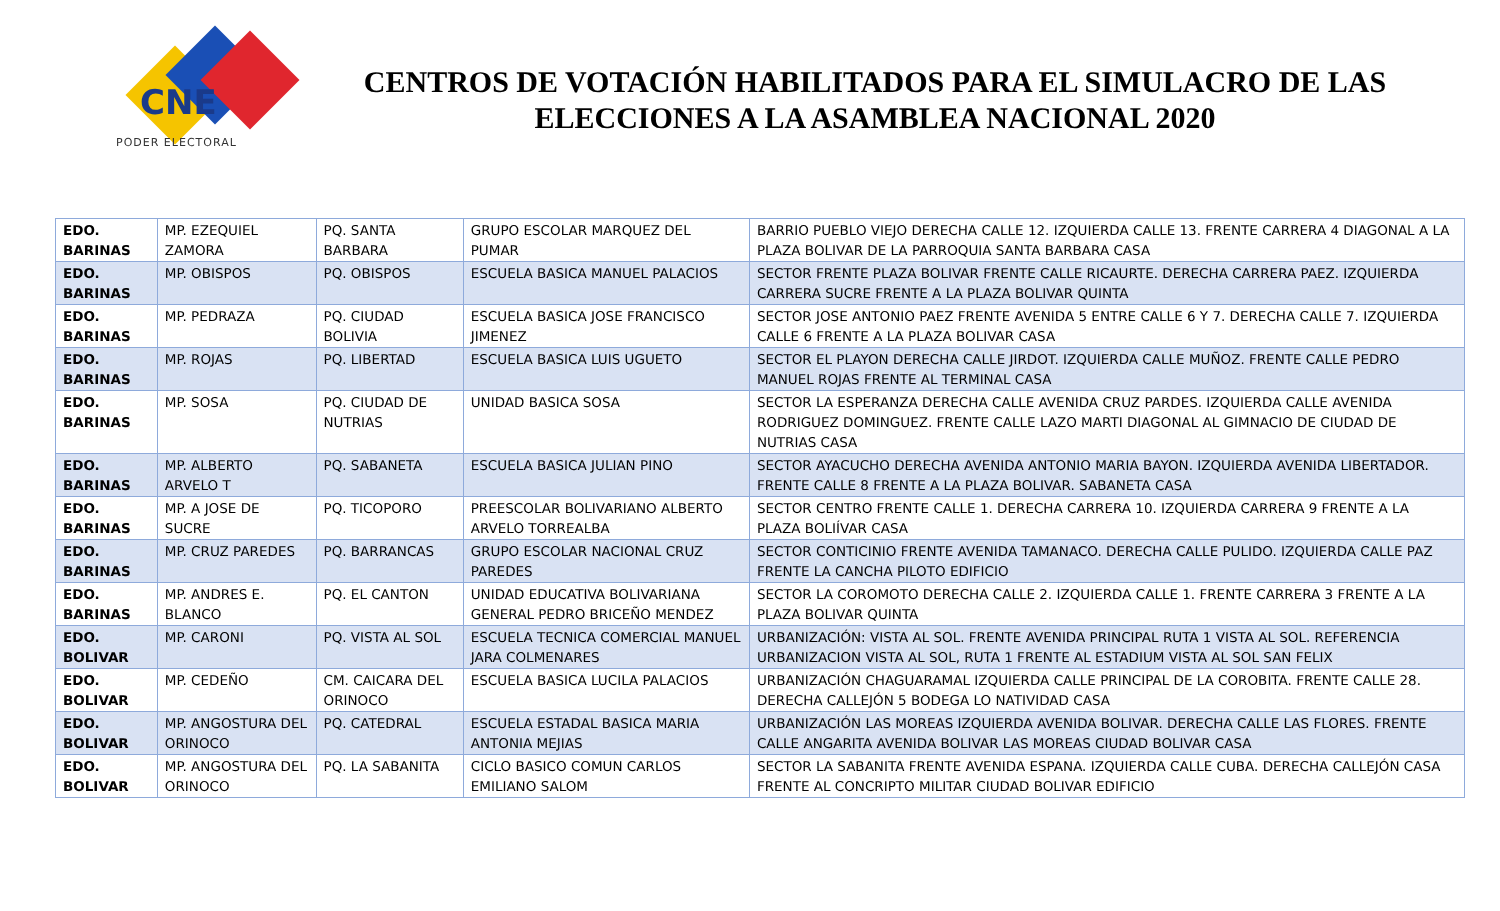CNE
PODER ELECTORAL
CENTROS DE VOTACIÓN HABILITADOS PARA EL SIMULACRO DE LAS ELECCIONES A LA ASAMBLEA NACIONAL 2020
| EDO. BARINAS | MP. EZEQUIEL ZAMORA | PQ. SANTA BARBARA | GRUPO ESCOLAR MARQUEZ DEL PUMAR | BARRIO PUEBLO VIEJO DERECHA CALLE 12. IZQUIERDA CALLE 13. FRENTE CARRERA 4 DIAGONAL A LA PLAZA BOLIVAR DE LA PARROQUIA SANTA BARBARA CASA |
| EDO. BARINAS | MP. OBISPOS | PQ. OBISPOS | ESCUELA BASICA MANUEL PALACIOS | SECTOR FRENTE PLAZA BOLIVAR FRENTE CALLE RICAURTE. DERECHA CARRERA PAEZ. IZQUIERDA CARRERA SUCRE FRENTE A LA PLAZA BOLIVAR QUINTA |
| EDO. BARINAS | MP. PEDRAZA | PQ. CIUDAD BOLIVIA | ESCUELA BASICA JOSE FRANCISCO JIMENEZ | SECTOR JOSE ANTONIO PAEZ FRENTE AVENIDA 5 ENTRE CALLE 6 Y 7. DERECHA CALLE 7. IZQUIERDA CALLE 6 FRENTE A LA PLAZA BOLIVAR CASA |
| EDO. BARINAS | MP. ROJAS | PQ. LIBERTAD | ESCUELA BASICA LUIS UGUETO | SECTOR EL PLAYON DERECHA CALLE JIRDOT. IZQUIERDA CALLE MUÑOZ. FRENTE CALLE PEDRO MANUEL ROJAS FRENTE AL TERMINAL CASA |
| EDO. BARINAS | MP. SOSA | PQ. CIUDAD DE NUTRIAS | UNIDAD BASICA SOSA | SECTOR LA ESPERANZA DERECHA CALLE AVENIDA CRUZ PARDES. IZQUIERDA CALLE AVENIDA RODRIGUEZ DOMINGUEZ. FRENTE CALLE LAZO MARTI DIAGONAL AL GIMNACIO DE CIUDAD DE NUTRIAS CASA |
| EDO. BARINAS | MP. ALBERTO ARVELO T | PQ. SABANETA | ESCUELA BASICA JULIAN PINO | SECTOR AYACUCHO DERECHA AVENIDA ANTONIO MARIA BAYON. IZQUIERDA AVENIDA LIBERTADOR. FRENTE CALLE 8 FRENTE A LA PLAZA BOLIVAR. SABANETA CASA |
| EDO. BARINAS | MP. A JOSE DE SUCRE | PQ. TICOPORO | PREESCOLAR BOLIVARIANO ALBERTO ARVELO TORREALBA | SECTOR CENTRO FRENTE CALLE 1. DERECHA CARRERA 10. IZQUIERDA CARRERA 9 FRENTE A LA PLAZA BOLIÍVAR CASA |
| EDO. BARINAS | MP. CRUZ PAREDES | PQ. BARRANCAS | GRUPO ESCOLAR NACIONAL CRUZ PAREDES | SECTOR CONTICINIO FRENTE AVENIDA TAMANACO. DERECHA CALLE PULIDO. IZQUIERDA CALLE PAZ FRENTE LA CANCHA PILOTO EDIFICIO |
| EDO. BARINAS | MP. ANDRES E. BLANCO | PQ. EL CANTON | UNIDAD EDUCATIVA BOLIVARIANA GENERAL PEDRO BRICEÑO MENDEZ | SECTOR LA COROMOTO DERECHA CALLE 2. IZQUIERDA CALLE 1. FRENTE CARRERA 3 FRENTE A LA PLAZA BOLIVAR QUINTA |
| EDO. BOLIVAR | MP. CARONI | PQ. VISTA AL SOL | ESCUELA TECNICA COMERCIAL MANUEL JARA COLMENARES | URBANIZACIÓN: VISTA AL SOL. FRENTE AVENIDA PRINCIPAL RUTA 1 VISTA AL SOL. REFERENCIA URBANIZACION VISTA AL SOL, RUTA 1 FRENTE AL ESTADIUM VISTA AL SOL SAN FELIX |
| EDO. BOLIVAR | MP. CEDEÑO | CM. CAICARA DEL ORINOCO | ESCUELA BASICA LUCILA PALACIOS | URBANIZACIÓN CHAGUARAMAL IZQUIERDA CALLE PRINCIPAL DE LA COROBITA. FRENTE CALLE 28. DERECHA CALLEJÓN 5 BODEGA LO NATIVIDAD CASA |
| EDO. BOLIVAR | MP. ANGOSTURA DEL ORINOCO | PQ. CATEDRAL | ESCUELA ESTADAL BASICA MARIA ANTONIA MEJIAS | URBANIZACIÓN LAS MOREAS IZQUIERDA AVENIDA BOLIVAR. DERECHA CALLE LAS FLORES. FRENTE CALLE ANGARITA AVENIDA BOLIVAR LAS MOREAS CIUDAD BOLIVAR CASA |
| EDO. BOLIVAR | MP. ANGOSTURA DEL ORINOCO | PQ. LA SABANITA | CICLO BASICO COMUN CARLOS EMILIANO SALOM | SECTOR LA SABANITA FRENTE AVENIDA ESPANA. IZQUIERDA CALLE CUBA. DERECHA CALLEJÓN CASA FRENTE AL CONCRIPTO MILITAR CIUDAD BOLIVAR EDIFICIO |